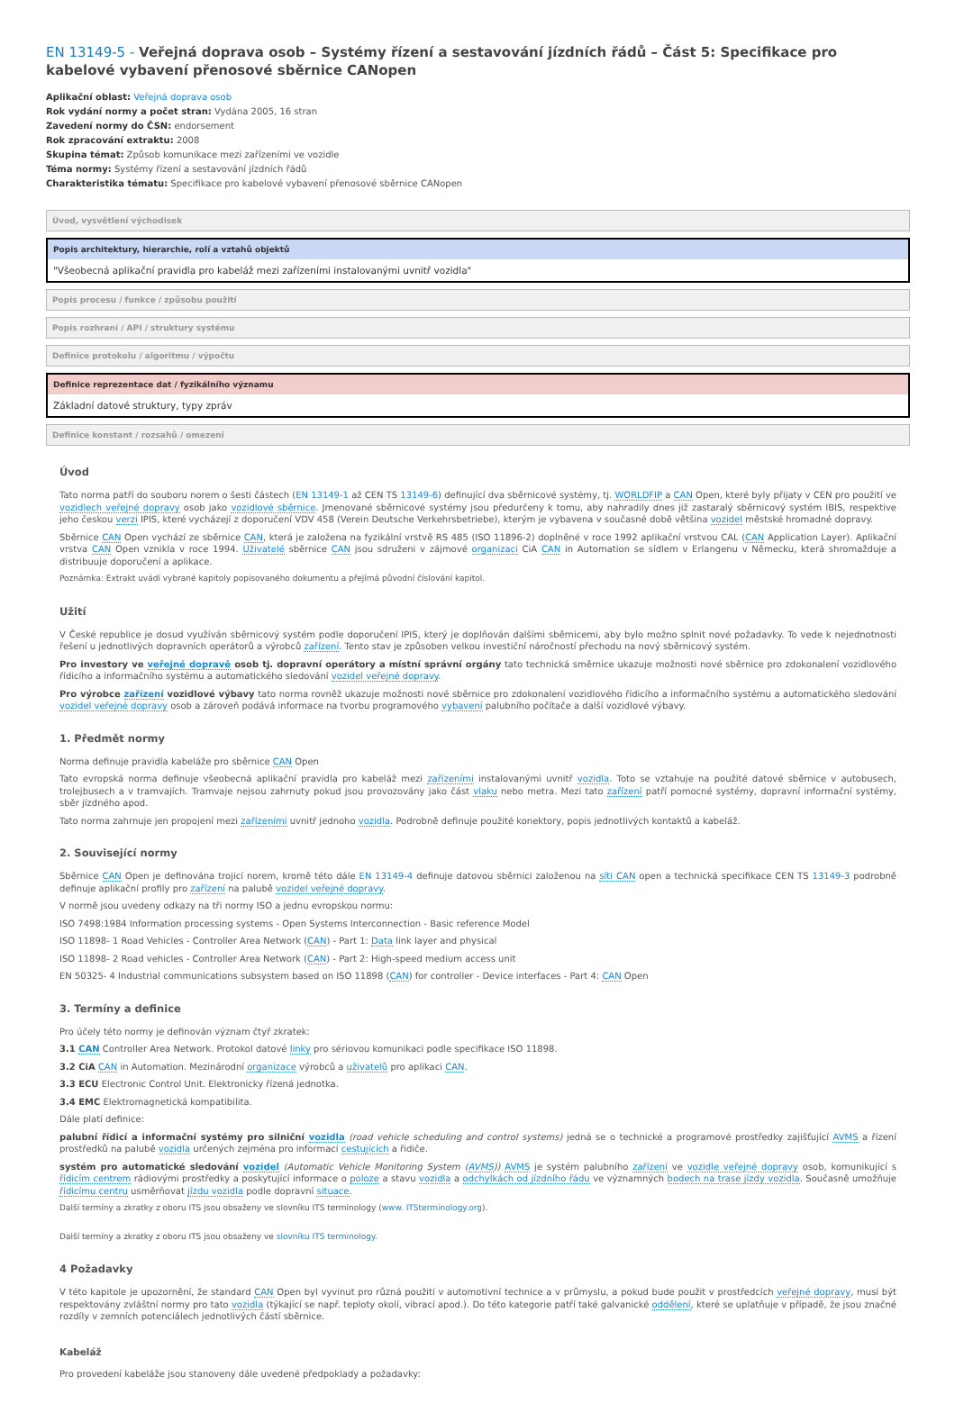EN 13149-5 - Veřejná doprava osob – Systémy řízení a sestavování jízdních řádů – Část 5: Specifikace pro kabelové vybavení přenosové sběrnice CANopen
Aplikační oblast: Veřejná doprava osob
Rok vydání normy a počet stran: Vydána 2005, 16 stran
Zavedení normy do ČSN: endorsement
Rok zpracování extraktu: 2008
Skupina témat: Způsob komunikace mezi zařízeními ve vozidle
Téma normy: Systémy řízení a sestavování jízdních řádů
Charakteristika tématu: Specifikace pro kabelové vybavení přenosové sběrnice CANopen
Úvod, vysvětlení východisek
Popis architektury, hierarchie, rolí a vztahů objektů
"Všeobecná aplikační pravidla pro kabeláž mezi zařízeními instalovanými uvnitř vozidla"
Popis procesu / funkce / způsobu použití
Popis rozhraní / API / struktury systému
Definice protokolu / algoritmu / výpočtu
Definice reprezentace dat / fyzikálního významu
Základní datové struktury, typy zpráv
Definice konstant / rozsahů / omezení
Úvod
Tato norma patří do souboru norem o šesti částech (EN 13149-1 až CEN TS 13149-6) definující dva sběrnicové systémy, tj. WORLDFIP a CAN Open, které byly přijaty v CEN pro použití ve vozidlech veřejné dopravy osob jako vozidlové sběrnice. Jmenované sběrnicové systémy jsou předurčeny k tomu, aby nahradily dnes již zastaralý sběrnicový systém IBIS, respektive jeho českou verzi IPIS, které vycházejí z doporučení VDV 458 (Verein Deutsche Verkehrsbetriebe), kterým je vybavena v současné době většina vozidel městské hromadné dopravy.
Sběrnice CAN Open vychází ze sběrnice CAN, která je založena na fyzikální vrstvě RS 485 (ISO 11896-2) doplněné v roce 1992 aplikační vrstvou CAL (CAN Application Layer). Aplikační vrstva CAN Open vznikla v roce 1994. Uživatelé sběrnice CAN jsou sdruženi v zájmové organizaci CiA CAN in Automation se sídlem v Erlangenu v Německu, která shromažduje a distribuuje doporučení a aplikace.
Poznámka: Extrakt uvádí vybrané kapitoly popisovaného dokumentu a přejímá původní číslování kapitol.
Užití
V České republice je dosud využíván sběrnicový systém podle doporučení IPIS, který je doplňován dalšími sběrnicemi, aby bylo možno splnit nové požadavky. To vede k nejednotnosti řešení u jednotlivých dopravních operátorů a výrobců zařízení. Tento stav je způsoben velkou investiční náročností přechodu na nový sběrnicový systém.
Pro investory ve veřejné dopravě osob tj. dopravní operátory a místní správní orgány tato technická směrnice ukazuje možnosti nové sběrnice pro zdokonalení vozidlového řídicího a informačního systému a automatického sledování vozidel veřejné dopravy.
Pro výrobce zařízení vozidlové výbavy tato norma rovněž ukazuje možnosti nové sběrnice pro zdokonalení vozidlového řídicího a informačního systému a automatického sledování vozidel veřejné dopravy osob a zároveň podává informace na tvorbu programového vybavení palubního počítače a další vozidlové výbavy.
1. Předmět normy
Norma definuje pravidla kabeláže pro sběrnice CAN Open
Tato evropská norma definuje všeobecná aplikační pravidla pro kabeláž mezi zařízeními instalovanými uvnitř vozidla. Toto se vztahuje na použité datové sběrnice v autobusech, trolejbusech a v tramvajích. Tramvaje nejsou zahrnuty pokud jsou provozovány jako část vlaku nebo metra. Mezi tato zařízení patří pomocné systémy, dopravní informační systémy, sběr jízdného apod.
Tato norma zahrnuje jen propojení mezi zařízeními uvnitř jednoho vozidla. Podrobně definuje použité konektory, popis jednotlivých kontaktů a kabeláž.
2. Související normy
Sběrnice CAN Open je definována trojicí norem, kromě této dále EN 13149-4 definuje datovou sběrnici založenou na síti CAN open a technická specifikace CEN TS 13149-3 podrobně definuje aplikační profily pro zařízení na palubě vozidel veřejné dopravy.
V normě jsou uvedeny odkazy na tři normy ISO a jednu evropskou normu:
ISO 7498:1984 Information processing systems - Open Systems Interconnection - Basic reference Model
ISO 11898- 1 Road Vehicles - Controller Area Network (CAN) - Part 1: Data link layer and physical
ISO 11898- 2 Road vehicles - Controller Area Network (CAN) - Part 2: High-speed medium access unit
EN 50325- 4 Industrial communications subsystem based on ISO 11898 (CAN) for controller - Device interfaces - Part 4: CAN Open
3. Termíny a definice
Pro účely této normy je definován význam čtyř zkratek:
3.1 CAN Controller Area Network. Protokol datové linky pro sériovou komunikaci podle specifikace ISO 11898.
3.2 CiA CAN in Automation. Mezinárodní organizace výrobců a uživatelů pro aplikaci CAN.
3.3 ECU Electronic Control Unit. Elektronicky řízená jednotka.
3.4 EMC Elektromagnetická kompatibilita.
Dále platí definice:
palubní řídicí a informační systémy pro silniční vozidla (road vehicle scheduling and control systems) jedná se o technické a programové prostředky zajišťující AVMS a řízení prostředků na palubě vozidla určených zejména pro informaci cestujících a řidiče.
systém pro automatické sledování vozidel (Automatic Vehicle Monitoring System (AVMS)) AVMS je systém palubního zařízení ve vozidle veřejné dopravy osob, komunikující s řídicím centrem rádiovými prostředky a poskytující informace o poloze a stavu vozidla a odchylkách od jízdního řádu ve významných bodech na trase jízdy vozidla. Současně umožňuje řídicímu centru usměrňovat jízdu vozidla podle dopravní situace.
Další termíny a zkratky z oboru ITS jsou obsaženy ve slovníku ITS terminology (www. ITSterminology.org).
Další termíny a zkratky z oboru ITS jsou obsaženy ve slovníku ITS terminology.
4 Požadavky
V této kapitole je upozornění, že standard CAN Open byl vyvinut pro různá použití v automotivní technice a v průmyslu, a pokud bude použit v prostředcích veřejné dopravy, musí být respektovány zvláštní normy pro tato vozidla (týkající se např. teploty okolí, vibrací apod.). Do této kategorie patří také galvanické oddělení, které se uplatňuje v případě, že jsou značné rozdíly v zemních potenciálech jednotlivých částí sběrnice.
Kabeláž
Pro provedení kabeláže jsou stanoveny dále uvedené předpoklady a požadavky: